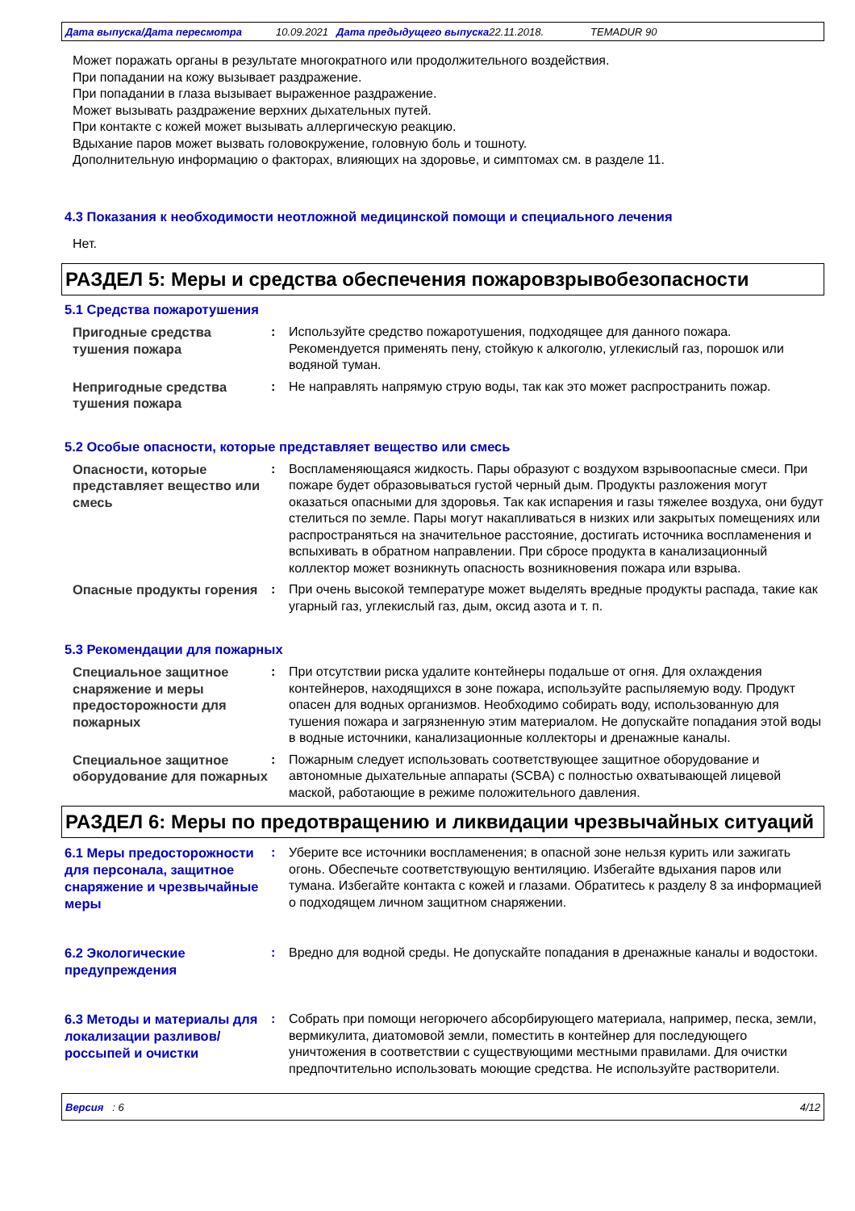Дата выпуска/Дата пересмотра 10.09.2021 Дата предыдущего выпуска 22.11.2018. TEMADUR 90
Может поражать органы в результате многократного или продолжительного воздействия.
При попадании на кожу вызывает раздражение.
При попадании в глаза вызывает выраженное раздражение.
Может вызывать раздражение верхних дыхательных путей.
При контакте с кожей может вызывать аллергическую реакцию.
Вдыхание паров может вызвать головокружение, головную боль и тошноту.
Дополнительную информацию о факторах, влияющих на здоровье, и симптомах см. в разделе 11.
4.3 Показания к необходимости неотложной медицинской помощи и специального лечения
Нет.
РАЗДЕЛ 5: Меры и средства обеспечения пожаровзрывобезопасности
5.1 Средства пожаротушения
Пригодные средства тушения пожара
: Используйте средство пожаротушения, подходящее для данного пожара. Рекомендуется применять пену, стойкую к алкоголю, углекислый газ, порошок или водяной туман.
Непригодные средства тушения пожара
: Не направлять напрямую струю воды, так как это может распространить пожар.
5.2 Особые опасности, которые представляет вещество или смесь
Опасности, которые представляет вещество или смесь
: Воспламеняющаяся жидкость. Пары образуют с воздухом взрывоопасные смеси. При пожаре будет образовываться густой черный дым. Продукты разложения могут оказаться опасными для здоровья. Так как испарения и газы тяжелее воздуха, они будут стелиться по земле. Пары могут накапливаться в низких или закрытых помещениях или распространяться на значительное расстояние, достигать источника воспламенения и вспыхивать в обратном направлении. При сбросе продукта в канализационный коллектор может возникнуть опасность возникновения пожара или взрыва.
Опасные продукты горения : При очень высокой температуре может выделять вредные продукты распада, такие как угарный газ, углекислый газ, дым, оксид азота и т. п.
5.3 Рекомендации для пожарных
Специальное защитное снаряжение и меры предосторожности для пожарных
: При отсутствии риска удалите контейнеры подальше от огня. Для охлаждения контейнеров, находящихся в зоне пожара, используйте распыляемую воду. Продукт опасен для водных организмов. Необходимо собирать воду, использованную для тушения пожара и загрязненную этим материалом. Не допускайте попадания этой воды в водные источники, канализационные коллекторы и дренажные каналы.
Специальное защитное оборудование для пожарных
: Пожарным следует использовать соответствующее защитное оборудование и автономные дыхательные аппараты (SCBA) с полностью охватывающей лицевой маской, работающие в режиме положительного давления.
РАЗДЕЛ 6: Меры по предотвращению и ликвидации чрезвычайных ситуаций
6.1 Меры предосторожности для персонала, защитное снаряжение и чрезвычайные меры
: Уберите все источники воспламенения; в опасной зоне нельзя курить или зажигать огонь. Обеспечьте соответствующую вентиляцию. Избегайте вдыхания паров или тумана. Избегайте контакта с кожей и глазами. Обратитесь к разделу 8 за информацией о подходящем личном защитном снаряжении.
6.2 Экологические предупреждения
: Вредно для водной среды. Не допускайте попадания в дренажные каналы и водостоки.
6.3 Методы и материалы для локализации разливов/россыпей и очистки
: Собрать при помощи негорючего абсорбирующего материала, например, песка, земли, вермикулита, диатомовой земли, поместить в контейнер для последующего уничтожения в соответствии с существующими местными правилами. Для очистки предпочтительно использовать моющие средства. Не используйте растворители.
Версия : 6 4/12